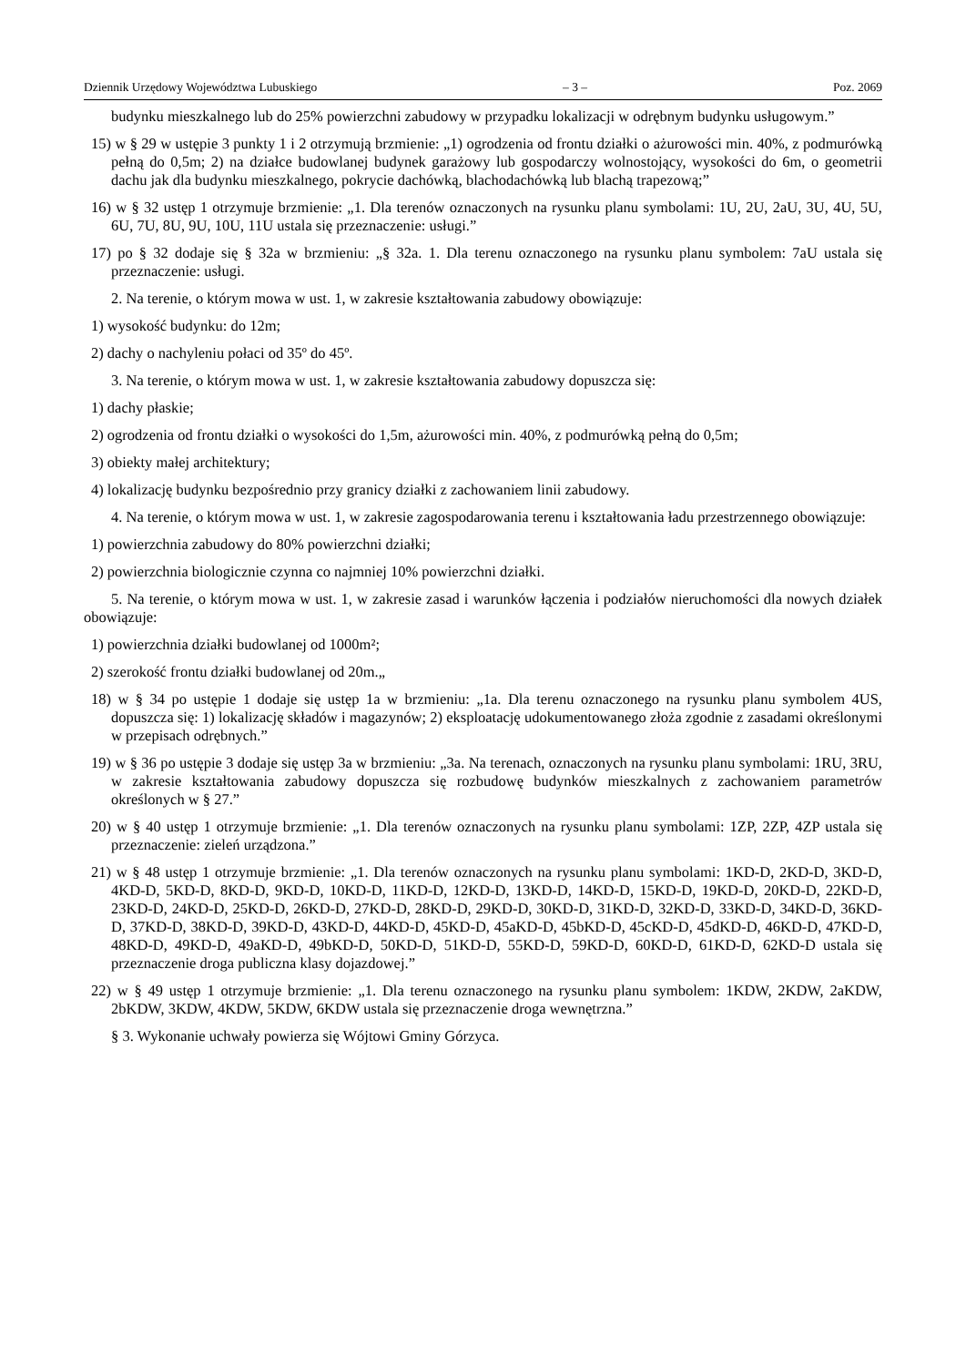Dziennik Urzędowy Województwa Lubuskiego – 3 – Poz. 2069
budynku mieszkalnego lub do 25% powierzchni zabudowy w przypadku lokalizacji w odrębnym budynku usługowym.”
15) w § 29 w ustępie 3 punkty 1 i 2 otrzymują brzmienie: „1) ogrodzenia od frontu działki o ażurowości min. 40%, z podmurówką pełną do 0,5m; 2) na działce budowlanej budynek garażowy lub gospodarczy wolnostojący, wysokości do 6m, o geometrii dachu jak dla budynku mieszkalnego, pokrycie dachówką, blachodachówką lub blachą trapezową;”
16) w § 32 ustęp 1 otrzymuje brzmienie: „1. Dla terenów oznaczonych na rysunku planu symbolami: 1U, 2U, 2aU, 3U, 4U, 5U, 6U, 7U, 8U, 9U, 10U, 11U ustala się przeznaczenie: usługi.”
17) po § 32 dodaje się § 32a w brzmieniu: „§ 32a. 1. Dla terenu oznaczonego na rysunku planu symbolem: 7aU ustala się przeznaczenie: usługi.
2. Na terenie, o którym mowa w ust. 1, w zakresie kształtowania zabudowy obowiązuje:
1) wysokość budynku: do 12m;
2) dachy o nachyleniu połaci od 35º do 45º.
3. Na terenie, o którym mowa w ust. 1, w zakresie kształtowania zabudowy dopuszcza się:
1) dachy płaskie;
2) ogrodzenia od frontu działki o wysokości do 1,5m, ażurowości min. 40%, z podmurówką pełną do 0,5m;
3) obiekty małej architektury;
4) lokalizację budynku bezpośrednio przy granicy działki z zachowaniem linii zabudowy.
4. Na terenie, o którym mowa w ust. 1, w zakresie zagospodarowania terenu i kształtowania ładu przestrzennego obowiązuje:
1) powierzchnia zabudowy do 80% powierzchni działki;
2) powierzchnia biologicznie czynna co najmniej 10% powierzchni działki.
5. Na terenie, o którym mowa w ust. 1, w zakresie zasad i warunków łączenia i podziałów nieruchomości dla nowych działek obowiązuje:
1) powierzchnia działki budowlanej od 1000m²;
2) szerokość frontu działki budowlanej od 20m.„
18) w § 34 po ustępie 1 dodaje się ustęp 1a w brzmieniu: „1a. Dla terenu oznaczonego na rysunku planu symbolem 4US, dopuszcza się: 1) lokalizację składów i magazynów; 2) eksploatację udokumentowanego złoża zgodnie z zasadami określonymi w przepisach odrębnych.”
19) w § 36 po ustępie 3 dodaje się ustęp 3a w brzmieniu: „3a. Na terenach, oznaczonych na rysunku planu symbolami: 1RU, 3RU, w zakresie kształtowania zabudowy dopuszcza się rozbudowę budynków mieszkalnych z zachowaniem parametrów określonych w § 27.”
20) w § 40 ustęp 1 otrzymuje brzmienie: „1. Dla terenów oznaczonych na rysunku planu symbolami: 1ZP, 2ZP, 4ZP ustala się przeznaczenie: zieleń urządzona.”
21) w § 48 ustęp 1 otrzymuje brzmienie: „1. Dla terenów oznaczonych na rysunku planu symbolami: 1KD-D, 2KD-D, 3KD-D, 4KD-D, 5KD-D, 8KD-D, 9KD-D, 10KD-D, 11KD-D, 12KD-D, 13KD-D, 14KD-D, 15KD-D, 19KD-D, 20KD-D, 22KD-D, 23KD-D, 24KD-D, 25KD-D, 26KD-D, 27KD-D, 28KD-D, 29KD-D, 30KD-D, 31KD-D, 32KD-D, 33KD-D, 34KD-D, 36KD-D, 37KD-D, 38KD-D, 39KD-D, 43KD-D, 44KD-D, 45KD-D, 45aKD-D, 45bKD-D, 45cKD-D, 45dKD-D, 46KD-D, 47KD-D, 48KD-D, 49KD-D, 49aKD-D, 49bKD-D, 50KD-D, 51KD-D, 55KD-D, 59KD-D, 60KD-D, 61KD-D, 62KD-D ustala się przeznaczenie droga publiczna klasy dojazdowej.”
22) w § 49 ustęp 1 otrzymuje brzmienie: „1. Dla terenu oznaczonego na rysunku planu symbolem: 1KDW, 2KDW, 2aKDW, 2bKDW, 3KDW, 4KDW, 5KDW, 6KDW ustala się przeznaczenie droga wewnętrzna.”
§ 3. Wykonanie uchwały powierza się Wójtowi Gminy Górzyca.